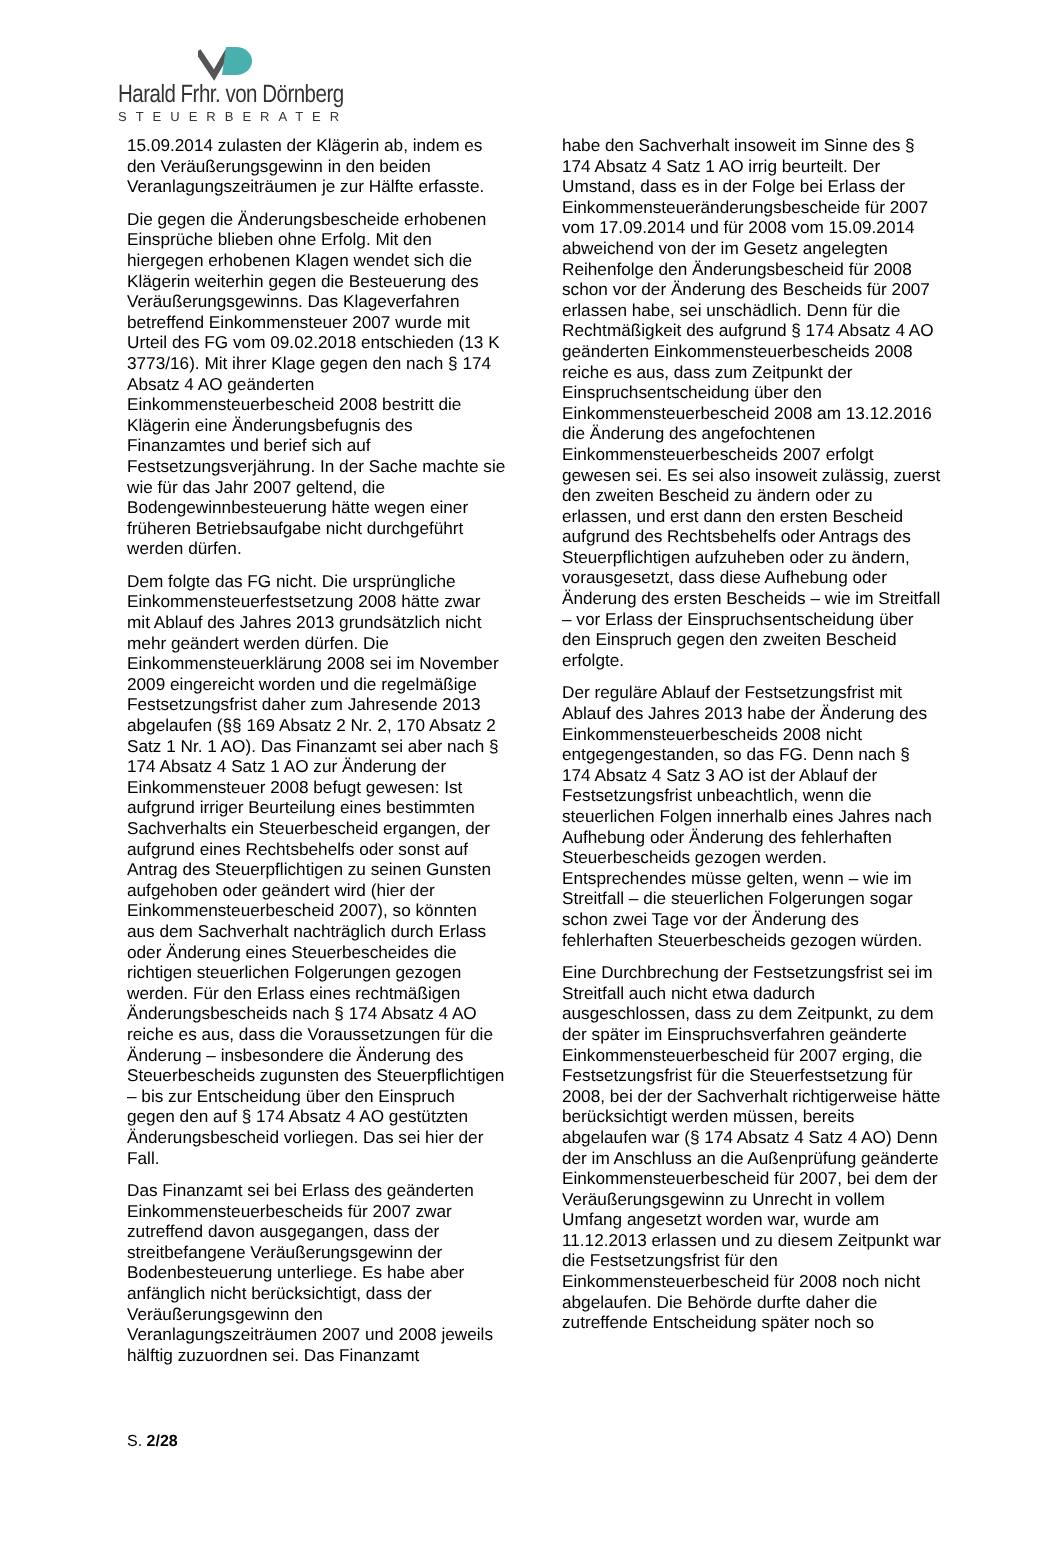Harald Frhr. von Dörnberg
STEUERBERATER
15.09.2014 zulasten der Klägerin ab, indem es den Veräußerungsgewinn in den beiden Veranlagungszeiträumen je zur Hälfte erfasste.
Die gegen die Änderungsbescheide erhobenen Einsprüche blieben ohne Erfolg. Mit den hiergegen erhobenen Klagen wendet sich die Klägerin weiterhin gegen die Besteuerung des Veräußerungsgewinns. Das Klageverfahren betreffend Einkommensteuer 2007 wurde mit Urteil des FG vom 09.02.2018 entschieden (13 K 3773/16). Mit ihrer Klage gegen den nach § 174 Absatz 4 AO geänderten Einkommensteuerbescheid 2008 bestritt die Klägerin eine Änderungsbefugnis des Finanzamtes und berief sich auf Festsetzungsverjährung. In der Sache machte sie wie für das Jahr 2007 geltend, die Bodengewinnbesteuerung hätte wegen einer früheren Betriebsaufgabe nicht durchgeführt werden dürfen.
Dem folgte das FG nicht. Die ursprüngliche Einkommensteuerfestsetzung 2008 hätte zwar mit Ablauf des Jahres 2013 grundsätzlich nicht mehr geändert werden dürfen. Die Einkommensteuerklärung 2008 sei im November 2009 eingereicht worden und die regelmäßige Festsetzungsfrist daher zum Jahresende 2013 abgelaufen (§§ 169 Absatz 2 Nr. 2, 170 Absatz 2 Satz 1 Nr. 1 AO). Das Finanzamt sei aber nach § 174 Absatz 4 Satz 1 AO zur Änderung der Einkommensteuer 2008 befugt gewesen: Ist aufgrund irriger Beurteilung eines bestimmten Sachverhalts ein Steuerbescheid ergangen, der aufgrund eines Rechtsbehelfs oder sonst auf Antrag des Steuerpflichtigen zu seinen Gunsten aufgehoben oder geändert wird (hier der Einkommensteuerbescheid 2007), so könnten aus dem Sachverhalt nachträglich durch Erlass oder Änderung eines Steuerbescheides die richtigen steuerlichen Folgerungen gezogen werden. Für den Erlass eines rechtmäßigen Änderungsbescheids nach § 174 Absatz 4 AO reiche es aus, dass die Voraussetzungen für die Änderung – insbesondere die Änderung des Steuerbescheids zugunsten des Steuerpflichtigen – bis zur Entscheidung über den Einspruch gegen den auf § 174 Absatz 4 AO gestützten Änderungsbescheid vorliegen. Das sei hier der Fall.
Das Finanzamt sei bei Erlass des geänderten Einkommensteuerbescheids für 2007 zwar zutreffend davon ausgegangen, dass der streitbefangene Veräußerungsgewinn der Bodenbesteuerung unterliege. Es habe aber anfänglich nicht berücksichtigt, dass der Veräußerungsgewinn den Veranlagungszeiträumen 2007 und 2008 jeweils hälftig zuzuordnen sei. Das Finanzamt
habe den Sachverhalt insoweit im Sinne des § 174 Absatz 4 Satz 1 AO irrig beurteilt. Der Umstand, dass es in der Folge bei Erlass der Einkommensteueränderungsbescheide für 2007 vom 17.09.2014 und für 2008 vom 15.09.2014 abweichend von der im Gesetz angelegten Reihenfolge den Änderungsbescheid für 2008 schon vor der Änderung des Bescheids für 2007 erlassen habe, sei unschädlich. Denn für die Rechtmäßigkeit des aufgrund § 174 Absatz 4 AO geänderten Einkommensteuerbescheids 2008 reiche es aus, dass zum Zeitpunkt der Einspruchsentscheidung über den Einkommensteuerbescheid 2008 am 13.12.2016 die Änderung des angefochtenen Einkommensteuerbescheids 2007 erfolgt gewesen sei. Es sei also insoweit zulässig, zuerst den zweiten Bescheid zu ändern oder zu erlassen, und erst dann den ersten Bescheid aufgrund des Rechtsbehelfs oder Antrags des Steuerpflichtigen aufzuheben oder zu ändern, vorausgesetzt, dass diese Aufhebung oder Änderung des ersten Bescheids – wie im Streitfall – vor Erlass der Einspruchsentscheidung über den Einspruch gegen den zweiten Bescheid erfolgte.
Der reguläre Ablauf der Festsetzungsfrist mit Ablauf des Jahres 2013 habe der Änderung des Einkommensteuerbescheids 2008 nicht entgegengestanden, so das FG. Denn nach § 174 Absatz 4 Satz 3 AO ist der Ablauf der Festsetzungsfrist unbeachtlich, wenn die steuerlichen Folgen innerhalb eines Jahres nach Aufhebung oder Änderung des fehlerhaften Steuerbescheids gezogen werden. Entsprechendes müsse gelten, wenn – wie im Streitfall – die steuerlichen Folgerungen sogar schon zwei Tage vor der Änderung des fehlerhaften Steuerbescheids gezogen würden.
Eine Durchbrechung der Festsetzungsfrist sei im Streitfall auch nicht etwa dadurch ausgeschlossen, dass zu dem Zeitpunkt, zu dem der später im Einspruchsverfahren geänderte Einkommensteuerbescheid für 2007 erging, die Festsetzungsfrist für die Steuerfestsetzung für 2008, bei der der Sachverhalt richtigerweise hätte berücksichtigt werden müssen, bereits abgelaufen war (§ 174 Absatz 4 Satz 4 AO) Denn der im Anschluss an die Außenprüfung geänderte Einkommensteuerbescheid für 2007, bei dem der Veräußerungsgewinn zu Unrecht in vollem Umfang angesetzt worden war, wurde am 11.12.2013 erlassen und zu diesem Zeitpunkt war die Festsetzungsfrist für den Einkommensteuerbescheid für 2008 noch nicht abgelaufen. Die Behörde durfte daher die zutreffende Entscheidung später noch so
S. 2/28